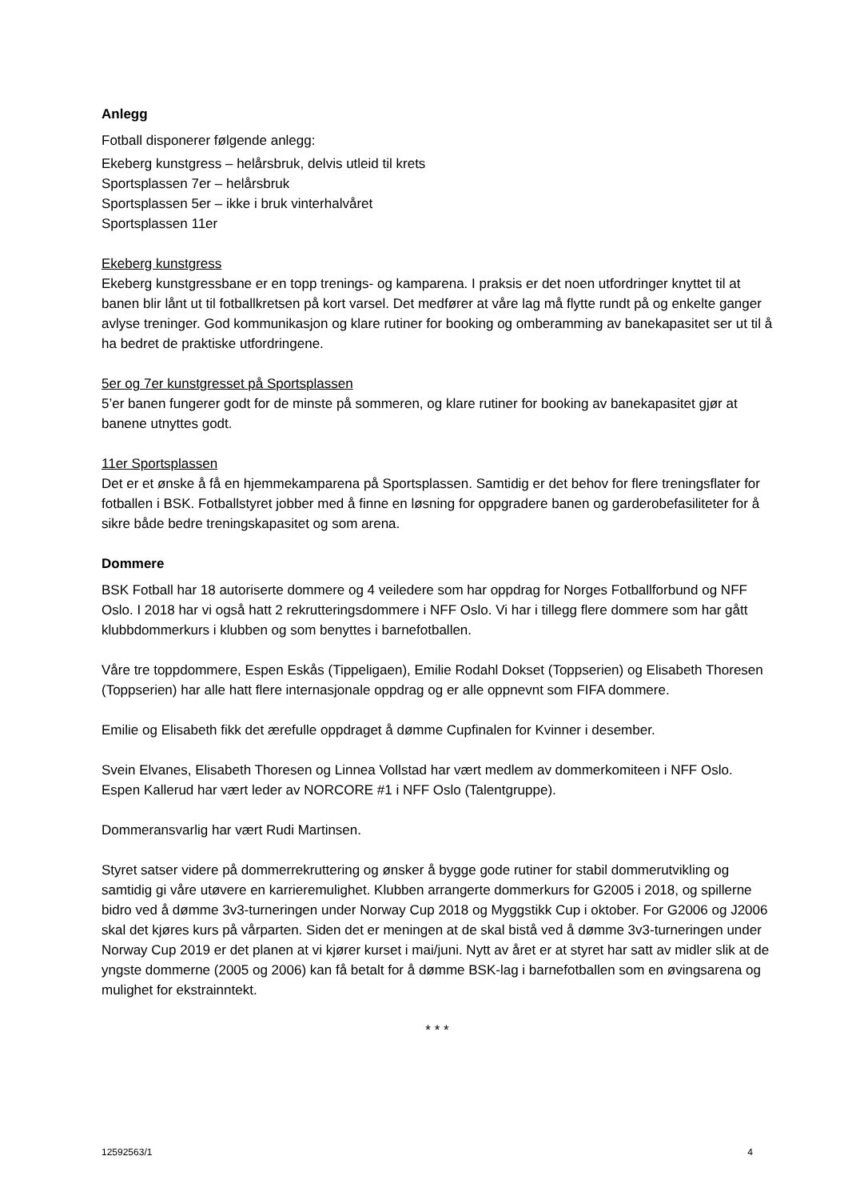Anlegg
Fotball disponerer følgende anlegg:
Ekeberg kunstgress – helårsbruk, delvis utleid til krets
Sportsplassen 7er – helårsbruk
Sportsplassen 5er – ikke i bruk vinterhalvåret
Sportsplassen 11er
Ekeberg kunstgress
Ekeberg kunstgressbane er en topp trenings- og kamparena. I praksis er det noen utfordringer knyttet til at banen blir lånt ut til fotballkretsen på kort varsel. Det medfører at våre lag må flytte rundt på og enkelte ganger avlyse treninger. God kommunikasjon og klare rutiner for booking og omberamming av banekapasitet ser ut til å ha bedret de praktiske utfordringene.
5er og 7er kunstgresset på Sportsplassen
5’er banen fungerer godt for de minste på sommeren, og klare rutiner for booking av banekapasitet gjør at banene utnyttes godt.
11er Sportsplassen
Det er et ønske å få en hjemmekamparena på Sportsplassen. Samtidig er det behov for flere treningsflater for fotballen i BSK. Fotballstyret jobber med å finne en løsning for oppgradere banen og garderobefasiliteter for å sikre både bedre treningskapasitet og som arena.
Dommere
BSK Fotball har 18 autoriserte dommere og 4 veiledere som har oppdrag for Norges Fotballforbund og NFF Oslo. I 2018 har vi også hatt 2 rekrutteringsdommere i NFF Oslo. Vi har i tillegg flere dommere som har gått klubbdommerkurs i klubben og som benyttes i barnefotballen.
Våre tre toppdommere, Espen Eskås (Tippeligaen), Emilie Rodahl Dokset (Toppserien) og Elisabeth Thoresen (Toppserien) har alle hatt flere internasjonale oppdrag og er alle oppnevnt som FIFA dommere.
Emilie og Elisabeth fikk det ærefulle oppdraget å dømme Cupfinalen for Kvinner i desember.
Svein Elvanes, Elisabeth Thoresen og Linnea Vollstad har vært medlem av dommerkomiteen i NFF Oslo. Espen Kallerud har vært leder av NORCORE #1 i NFF Oslo (Talentgruppe).
Dommeransvarlig har vært Rudi Martinsen.
Styret satser videre på dommerrekruttering og ønsker å bygge gode rutiner for stabil dommerutvikling og samtidig gi våre utøvere en karrieremulighet. Klubben arrangerte dommerkurs for G2005 i 2018, og spillerne bidro ved å dømme 3v3-turneringen under Norway Cup 2018 og Myggstikk Cup i oktober. For G2006 og J2006 skal det kjøres kurs på vårparten. Siden det er meningen at de skal bistå ved å dømme 3v3-turneringen under Norway Cup 2019 er det planen at vi kjører kurset i mai/juni. Nytt av året er at styret har satt av midler slik at de yngste dommerne (2005 og 2006) kan få betalt for å dømme BSK-lag i barnefotballen som en øvingsarena og mulighet for ekstrainntekt.
* * *
12592563/1 4